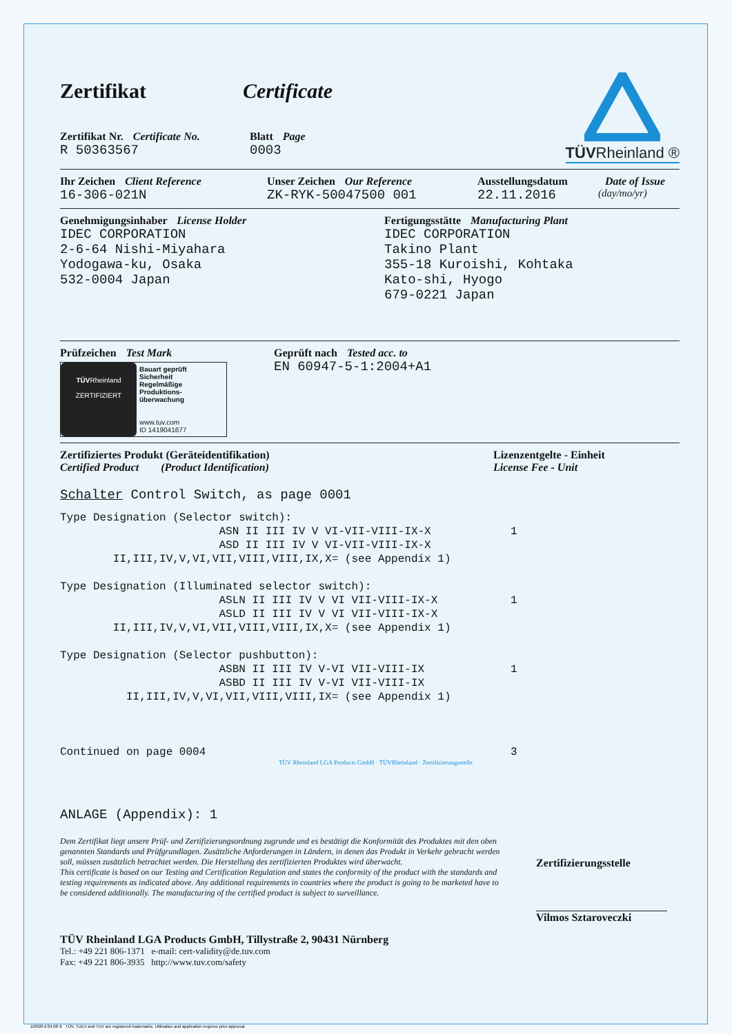Zertifikat Certificate
Zertifikat Nr. Certificate No.
R 50363567
Blatt Page
0003
TÜVRheinland ®
Ihr Zeichen Client Reference
16-306-021N
Unser Zeichen Our Reference
ZK-RYK-50047500 001
Ausstellungsdatum
22.11.2016
Date of Issue
(day/mo/yr)
Genehmigungsinhaber License Holder
IDEC CORPORATION
2-6-64 Nishi-Miyahara
Yodogawa-ku, Osaka
532-0004 Japan
Fertigungsstätte Manufacturing Plant
IDEC CORPORATION
Takino Plant
355-18 Kuroishi, Kohtaka
Kato-shi, Hyogo
679-0221 Japan
Prüfzeichen Test Mark
TÜVRheinland
ZERTIFIZIERT
Bauart geprüft
Sicherheit
Regelmäßige
Produktions-
überwachung
www.tuv.com
ID 1419041677
Geprüft nach Tested acc. to
EN 60947-5-1:2004+A1
Zertifiziertes Produkt (Geräteidentifikation)
Certified Product (Product Identification)
Lizenzentgelte - Einheit
License Fee - Unit
Schalter Control Switch, as page 0001
Type Designation (Selector switch):
                        ASN II III IV V VI-VII-VIII-IX-X            1
                        ASD II III IV V VI-VII-VIII-IX-X
        II,III,IV,V,VI,VII,VIII,VIII,IX,X= (see Appendix 1)

Type Designation (Illuminated selector switch):
                        ASLN II III IV V VI VII-VIII-IX-X           1
                        ASLD II III IV V VI VII-VIII-IX-X
        II,III,IV,V,VI,VII,VIII,VIII,IX,X= (see Appendix 1)

Type Designation (Selector pushbutton):
                        ASBN II III IV V-VI VII-VIII-IX             1
                        ASBD II III IV V-VI VII-VIII-IX
          II,III,IV,V,VI,VII,VIII,VIII,IX= (see Appendix 1)



Continued on page 0004                                              3
TÜV Rheinland LGA Products GmbH · TÜVRheinland · Zertifizierungsstelle
ANLAGE (Appendix): 1
Dem Zertifikat liegt unsere Prüf- und Zertifizierungsordnung zugrunde und es bestätigt die Konformität des Produktes mit den oben genannten Standards und Prüfgrundlagen. Zusätzliche Anforderungen in Ländern, in denen das Produkt in Verkehr gebracht werden soll, müssen zusätzlich betrachtet werden. Die Herstellung des zertifizierten Produktes wird überwacht.
This certificate is based on our Testing and Certification Regulation and states the conformity of the product with the standards and testing requirements as indicated above. Any additional requirements in countries where the product is going to be marketed have to be considered additionally. The manufacturing of the certified product is subject to surveillance.
Zertifizierungsstelle
Vilmos Sztaroveczki
TÜV Rheinland LGA Products GmbH, Tillystraße 2, 90431 Nürnberg
Tel.: +49 221 806-1371 e-mail: cert-validity@de.tuv.com
Fax: +49 221 806-3935 http://www.tuv.com/safety
10/020 d 04.08 ® TÜV, TUEV and TUV are registered trademarks. Utilisation and application requires prior approval.